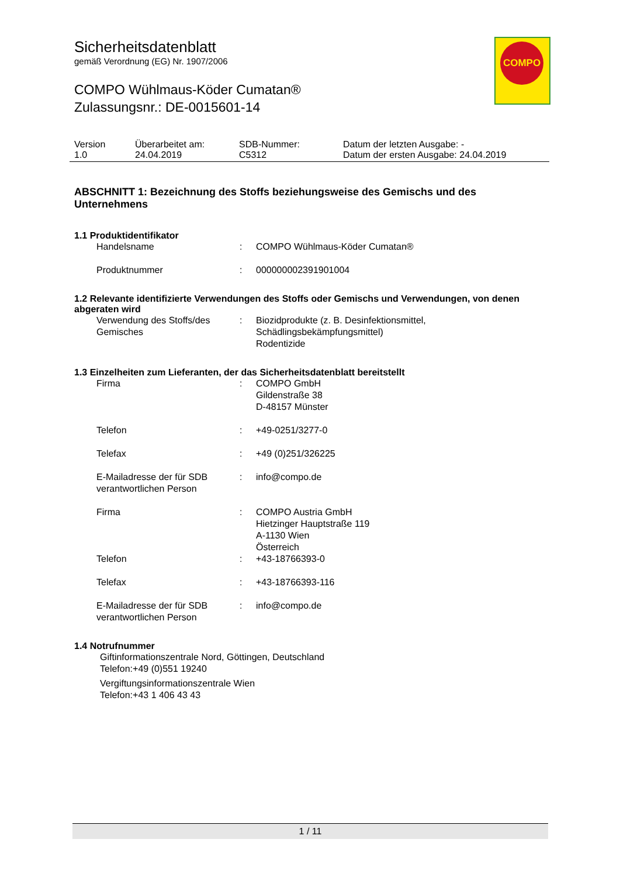COMPO
Sicherheitsdatenblatt
gemäß Verordnung (EG) Nr. 1907/2006
COMPO Wühlmaus-Köder Cumatan®
Zulassungsnr.: DE-0015601-14
| Version 1.0 | Überarbeitet am: 24.04.2019 | SDB-Nummer: C5312 | Datum der letzten Ausgabe: - Datum der ersten Ausgabe: 24.04.2019 |
ABSCHNITT 1: Bezeichnung des Stoffs beziehungsweise des Gemischs und des Unternehmens
1.1 Produktidentifikator
| Handelsname | : | COMPO Wühlmaus-Köder Cumatan® |
| Produktnummer | : | 000000002391901004 |
1.2 Relevante identifizierte Verwendungen des Stoffs oder Gemischs und Verwendungen, von denen abgeraten wird
| Verwendung des Stoffs/des Gemisches | : | Biozidprodukte (z. B. Desinfektionsmittel, Schädlingsbekämpfungsmittel) Rodentizide |
1.3 Einzelheiten zum Lieferanten, der das Sicherheitsdatenblatt bereitstellt
| Firma | : | COMPO GmbH Gildenstraße 38 D-48157 Münster |
| Telefon | : | +49-0251/3277-0 |
| Telefax | : | +49 (0)251/326225 |
| E-Mailadresse der für SDB verantwortlichen Person | : | info@compo.de |
| Firma | : | COMPO Austria GmbH Hietzinger Hauptstraße 119 A-1130 Wien Österreich |
| Telefon | : | +43-18766393-0 |
| Telefax | : | +43-18766393-116 |
| E-Mailadresse der für SDB verantwortlichen Person | : | info@compo.de |
1.4 Notrufnummer
Giftinformationszentrale Nord, Göttingen, Deutschland
Telefon:+49 (0)551 19240
Vergiftungsinformationszentrale Wien
Telefon:+43 1 406 43 43
1 / 11